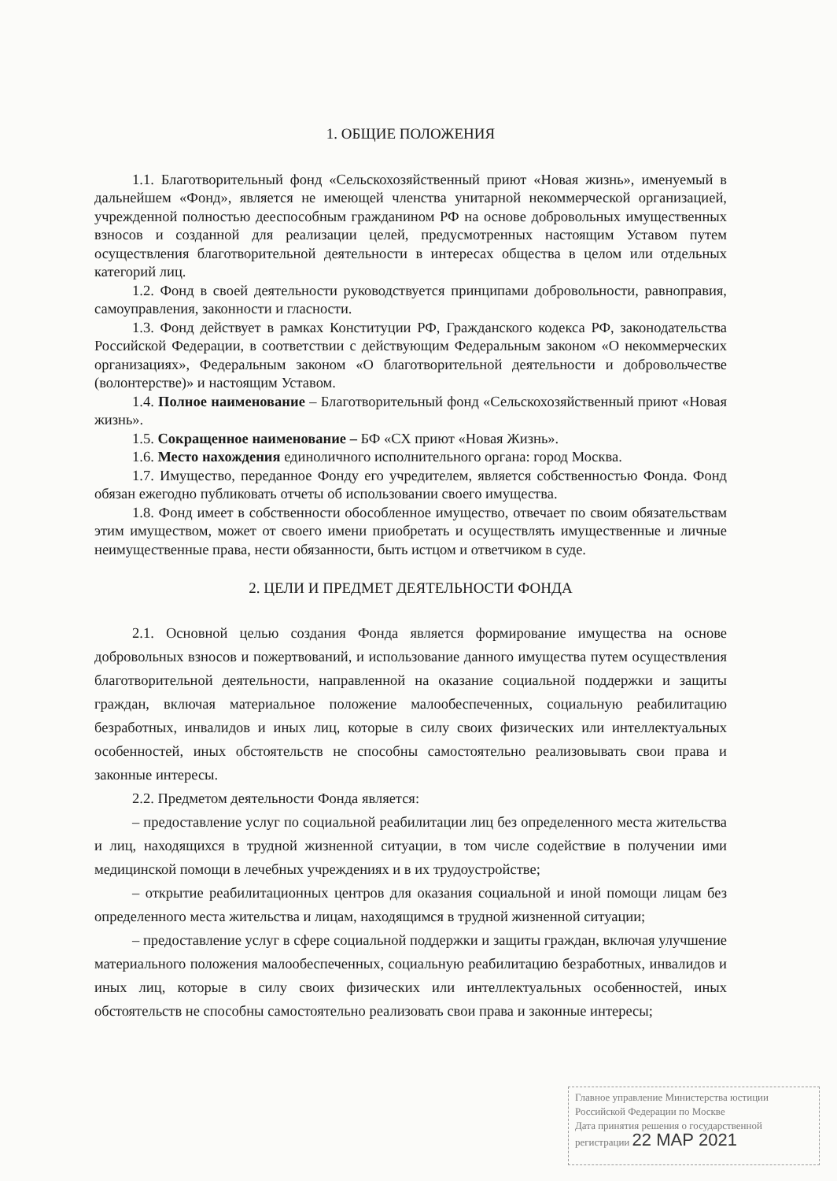1. ОБЩИЕ ПОЛОЖЕНИЯ
1.1. Благотворительный фонд «Сельскохозяйственный приют «Новая жизнь», именуемый в дальнейшем «Фонд», является не имеющей членства унитарной некоммерческой организацией, учрежденной полностью дееспособным гражданином РФ на основе добровольных имущественных взносов и созданной для реализации целей, предусмотренных настоящим Уставом путем осуществления благотворительной деятельности в интересах общества в целом или отдельных категорий лиц.
1.2. Фонд в своей деятельности руководствуется принципами добровольности, равноправия, самоуправления, законности и гласности.
1.3. Фонд действует в рамках Конституции РФ, Гражданского кодекса РФ, законодательства Российской Федерации, в соответствии с действующим Федеральным законом «О некоммерческих организациях», Федеральным законом «О благотворительной деятельности и добровольчестве (волонтерстве)» и настоящим Уставом.
1.4. Полное наименование – Благотворительный фонд «Сельскохозяйственный приют «Новая жизнь».
1.5. Сокращенное наименование – БФ «СХ приют «Новая Жизнь».
1.6. Место нахождения единоличного исполнительного органа: город Москва.
1.7. Имущество, переданное Фонду его учредителем, является собственностью Фонда. Фонд обязан ежегодно публиковать отчеты об использовании своего имущества.
1.8. Фонд имеет в собственности обособленное имущество, отвечает по своим обязательствам этим имуществом, может от своего имени приобретать и осуществлять имущественные и личные неимущественные права, нести обязанности, быть истцом и ответчиком в суде.
2. ЦЕЛИ И ПРЕДМЕТ ДЕЯТЕЛЬНОСТИ ФОНДА
2.1. Основной целью создания Фонда является формирование имущества на основе добровольных взносов и пожертвований, и использование данного имущества путем осуществления благотворительной деятельности, направленной на оказание социальной поддержки и защиты граждан, включая материальное положение малообеспеченных, социальную реабилитацию безработных, инвалидов и иных лиц, которые в силу своих физических или интеллектуальных особенностей, иных обстоятельств не способны самостоятельно реализовывать свои права и законные интересы.
2.2. Предметом деятельности Фонда является:
– предоставление услуг по социальной реабилитации лиц без определенного места жительства и лиц, находящихся в трудной жизненной ситуации, в том числе содействие в получении ими медицинской помощи в лечебных учреждениях и в их трудоустройстве;
– открытие реабилитационных центров для оказания социальной и иной помощи лицам без определенного места жительства и лицам, находящимся в трудной жизненной ситуации;
– предоставление услуг в сфере социальной поддержки и защиты граждан, включая улучшение материального положения малообеспеченных, социальную реабилитацию безработных, инвалидов и иных лиц, которые в силу своих физических или интеллектуальных особенностей, иных обстоятельств не способны самостоятельно реализовать свои права и законные интересы;
Главное управление Министерства юстиции Российской Федерации по Москве
Дата принятия решения о государственной регистрации 22 МАР 2021